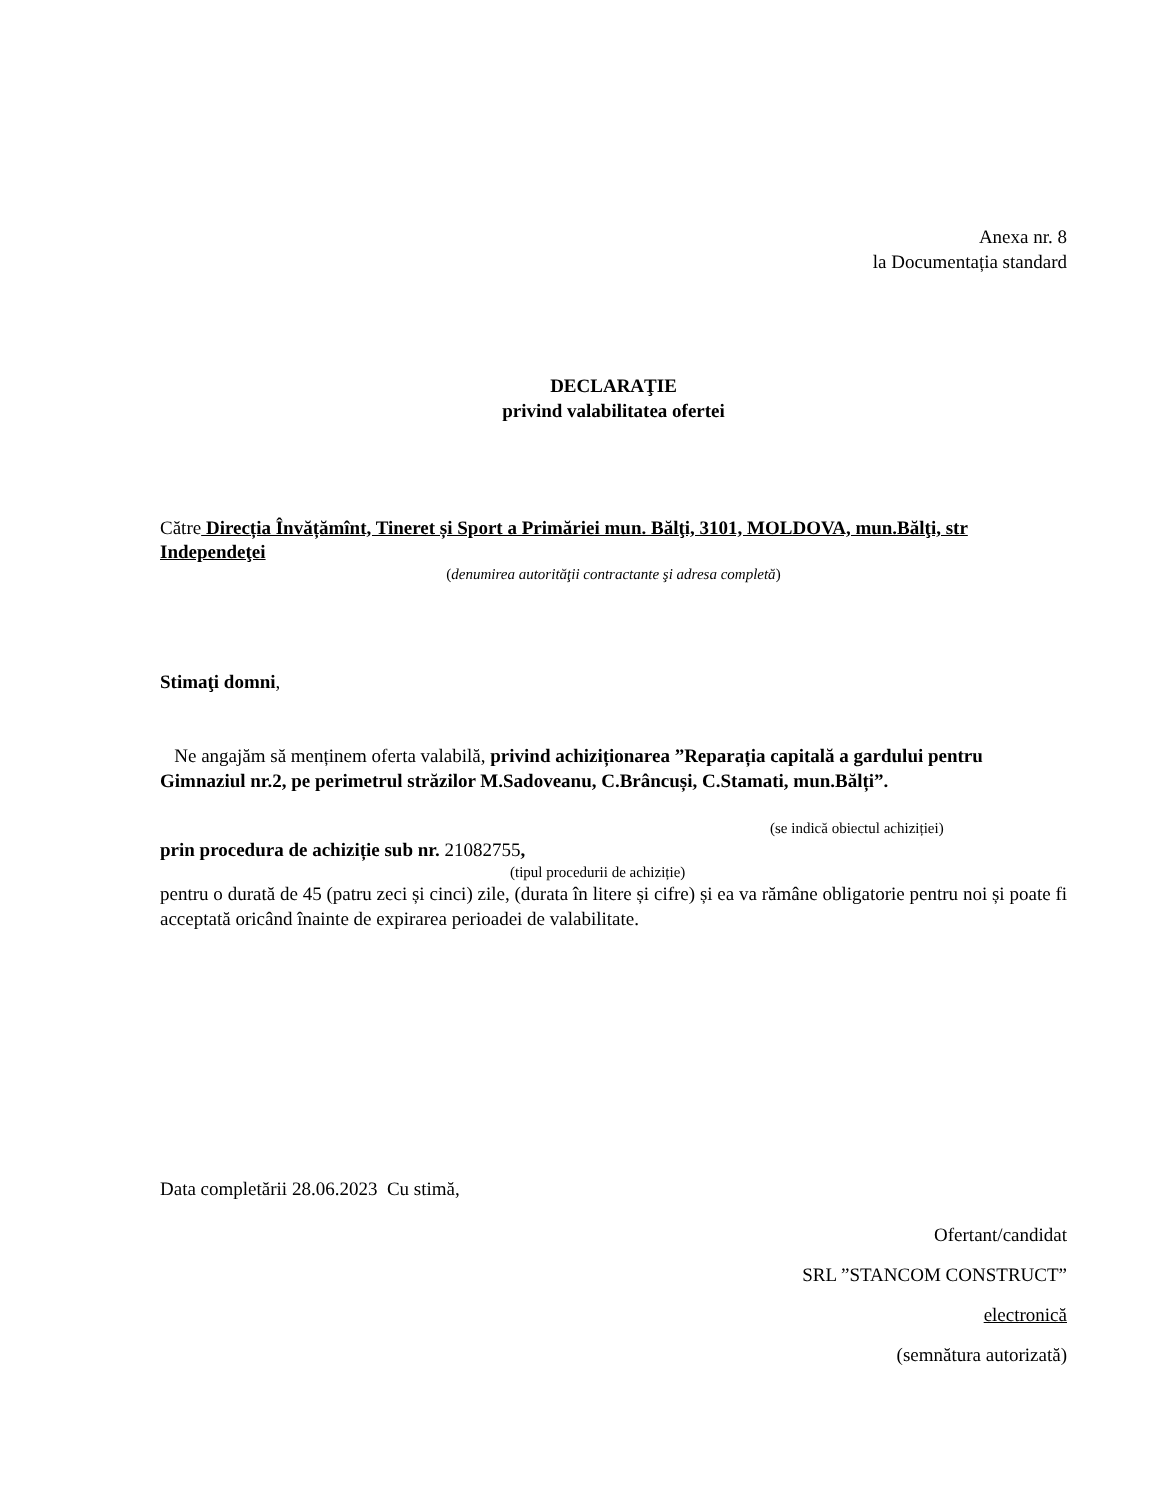Anexa nr. 8
la Documentația standard
DECLARAŢIE
privind valabilitatea ofertei
Către Direcția Învățămînt, Tineret și Sport a Primăriei mun. Bălţi, 3101, MOLDOVA, mun.Bălţi, str Independeţei
(denumirea autorităţii contractante şi adresa completă)
Stimaţi domni,
Ne angajăm să menținem oferta valabilă, privind achiziționarea ”Reparația capitală a gardului pentru Gimnaziul nr.2, pe perimetrul străzilor M.Sadoveanu, C.Brâncuși, C.Stamati, mun.Bălți”.
(se indică obiectul achiziției)
prin procedura de achiziție sub nr. 21082755,
(tipul procedurii de achiziție)
pentru o durată de 45 (patru zeci și cinci) zile, (durata în litere și cifre) și ea va rămâne obligatorie pentru noi și poate fi acceptată oricând înainte de expirarea perioadei de valabilitate.
Data completării 28.06.2023 Cu stimă,
Ofertant/candidat
SRL ”STANCOM CONSTRUCT”
electronică
(semnătura autorizată)